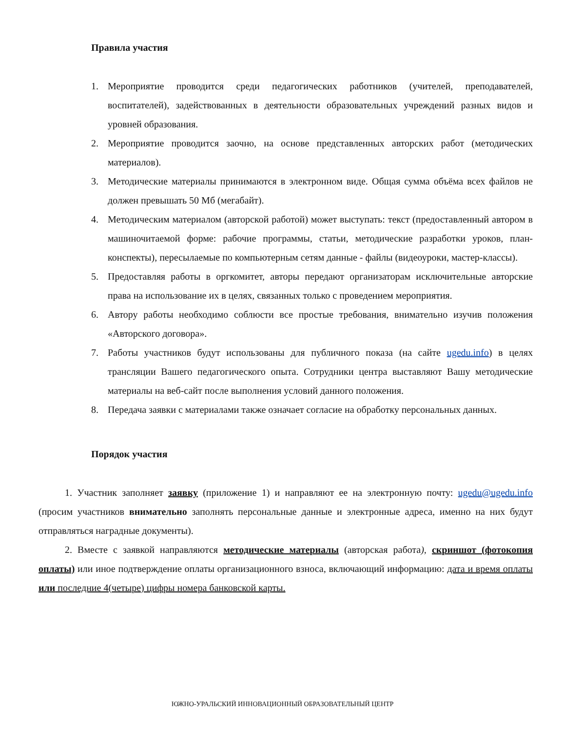Правила участия
1. Мероприятие проводится среди педагогических работников (учителей, преподавателей, воспитателей), задействованных в деятельности образовательных учреждений разных видов и уровней образования.
2. Мероприятие проводится заочно, на основе представленных авторских работ (методических материалов).
3. Методические материалы принимаются в электронном виде. Общая сумма объёма всех файлов не должен превышать 50 Мб (мегабайт).
4. Методическим материалом (авторской работой) может выступать: текст (предоставленный автором в машиночитаемой форме: рабочие программы, статьи, методические разработки уроков, план-конспекты), пересылаемые по компьютерным сетям данные - файлы (видеоуроки, мастер-классы).
5. Предоставляя работы в оргкомитет, авторы передают организаторам исключительные авторские права на использование их в целях, связанных только с проведением мероприятия.
6. Автору работы необходимо соблюсти все простые требования, внимательно изучив положения «Авторского договора».
7. Работы участников будут использованы для публичного показа (на сайте ugedu.info) в целях трансляции Вашего педагогического опыта. Сотрудники центра выставляют Вашу методические материалы на веб-сайт после выполнения условий данного положения.
8. Передача заявки с материалами также означает согласие на обработку персональных данных.
Порядок участия
1. Участник заполняет заявку (приложение 1) и направляют ее на электронную почту: ugedu@ugedu.info (просим участников внимательно заполнять персональные данные и электронные адреса, именно на них будут отправляться наградные документы).
2. Вместе с заявкой направляются методические материалы (авторская работа), скриншот (фотокопия оплаты) или иное подтверждение оплаты организационного взноса, включающий информацию: дата и время оплаты или последние 4(четыре) цифры номера банковской карты.
ЮЖНО-УРАЛЬСКИЙ ИННОВАЦИОННЫЙ ОБРАЗОВАТЕЛЬНЫЙ ЦЕНТР